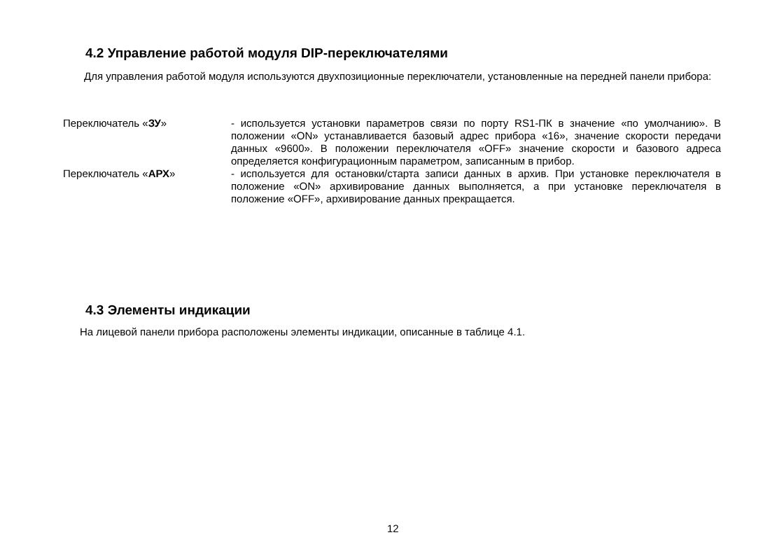4.2 Управление работой модуля DIP-переключателями
Для управления работой модуля используются двухпозиционные переключатели, установленные на передней панели прибора:
Переключатель «ЗУ» - используется установки параметров связи по порту RS1-ПК в значение «по умолчанию». В положении «ON» устанавливается базовый адрес прибора «16», значение скорости передачи данных «9600». В положении переключателя «OFF» значение скорости и базового адреса определяется конфигурационным параметром, записанным в прибор.
Переключатель «АРХ» - используется для остановки/старта записи данных в архив. При установке переключателя в положение «ON» архивирование данных выполняется, а при установке переключателя в положение «OFF», архивирование данных прекращается.
4.3 Элементы индикации
На лицевой панели прибора расположены элементы индикации, описанные в таблице 4.1.
12